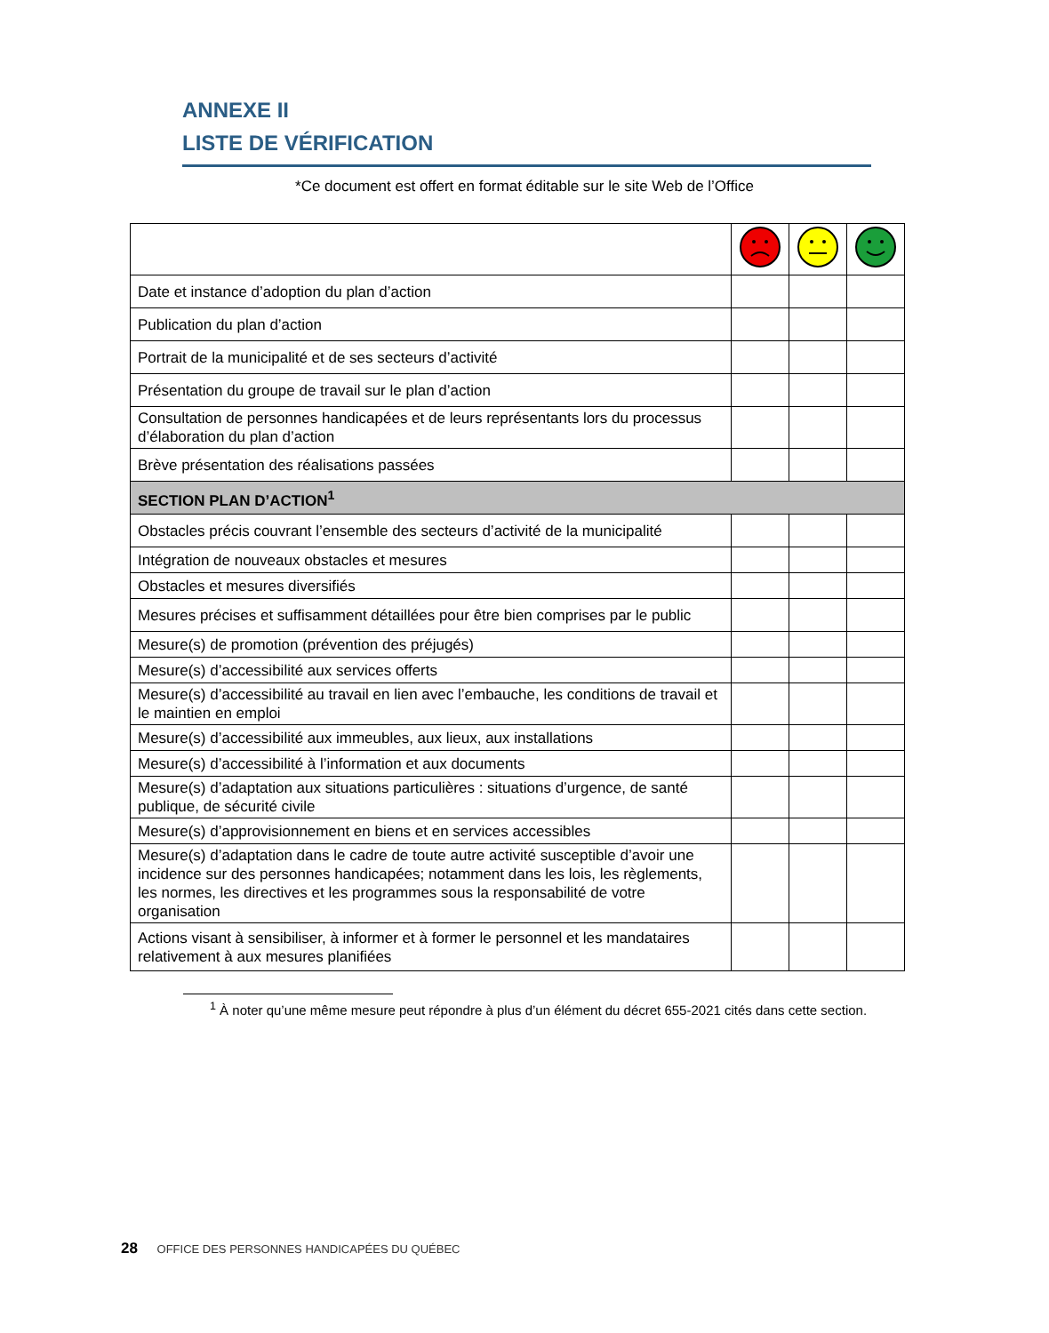ANNEXE II
LISTE DE VÉRIFICATION
*Ce document est offert en format éditable sur le site Web de l’Office
| Date et instance d’adoption du plan d’action | | | |
| Publication du plan d’action | | | |
| Portrait de la municipalité et de ses secteurs d’activité | | | |
| Présentation du groupe de travail sur le plan d’action | | | |
| Consultation de personnes handicapées et de leurs représentants lors du processus d’élaboration du plan d’action | | | |
| Brève présentation des réalisations passées | | | |
| SECTION PLAN D’ACTION<sup>1</sup> | | | |
| Obstacles précis couvrant l’ensemble des secteurs d’activité de la municipalité | | | |
| Intégration de nouveaux obstacles et mesures | | | |
| Obstacles et mesures diversifiés | | | |
| Mesures précises et suffisamment détaillées pour être bien comprises par le public | | | |
| Mesure(s) de promotion (prévention des préjugés) | | | |
| Mesure(s) d’accessibilité aux services offerts | | | |
| Mesure(s) d’accessibilité au travail en lien avec l’embauche, les conditions de travail et le maintien en emploi | | | |
| Mesure(s) d’accessibilité aux immeubles, aux lieux, aux installations | | | |
| Mesure(s) d’accessibilité à l’information et aux documents | | | |
| Mesure(s) d’adaptation aux situations particulières : situations d’urgence, de santé publique, de sécurité civile | | | |
| Mesure(s) d’approvisionnement en biens et en services accessibles | | | |
| Mesure(s) d’adaptation dans le cadre de toute autre activité susceptible d’avoir une incidence sur des personnes handicapées; notamment dans les lois, les règlements, les normes, les directives et les programmes sous la responsabilité de votre organisation | | | |
| Actions visant à sensibiliser, à informer et à former le personnel et les mandataires relativement à aux mesures planifiées | | | |
<sup>1</sup> À noter qu’une même mesure peut répondre à plus d’un élément du décret 655-2021 cités dans cette section.
28 OFFICE DES PERSONNES HANDICAPÉES DU QUÉBEC